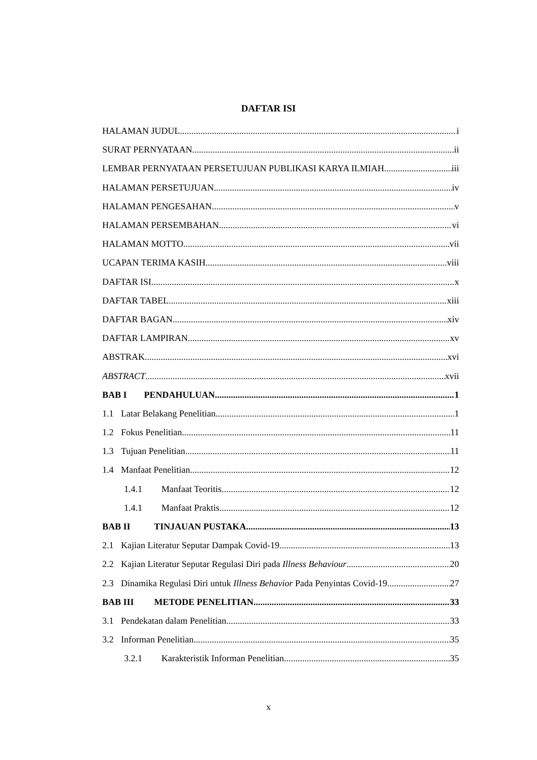DAFTAR ISI
HALAMAN JUDUL i
SURAT PERNYATAAN ii
LEMBAR PERNYATAAN PERSETUJUAN PUBLIKASI KARYA ILMIAH iii
HALAMAN PERSETUJUAN iv
HALAMAN PENGESAHAN v
HALAMAN PERSEMBAHAN vi
HALAMAN MOTTO vii
UCAPAN TERIMA KASIH viii
DAFTAR ISI x
DAFTAR TABEL xiii
DAFTAR BAGAN xiv
DAFTAR LAMPIRAN xv
ABSTRAK xvi
ABSTRACT xvii
BAB I PENDAHULUAN 1
1.1 Latar Belakang Penelitian 1
1.2 Fokus Penelitian 11
1.3 Tujuan Penelitian 11
1.4 Manfaat Penelitian 12
1.4.1 Manfaat Teoritis 12
1.4.1 Manfaat Praktis 12
BAB II TINJAUAN PUSTAKA 13
2.1 Kajian Literatur Seputar Dampak Covid-19 13
2.2 Kajian Literatur Seputar Regulasi Diri pada Illness Behaviour 20
2.3 Dinamika Regulasi Diri untuk Illness Behavior Pada Penyintas Covid-19 27
BAB III METODE PENELITIAN 33
3.1 Pendekatan dalam Penelitian 33
3.2 Informan Penelitian 35
3.2.1 Karakteristik Informan Penelitian 35
x